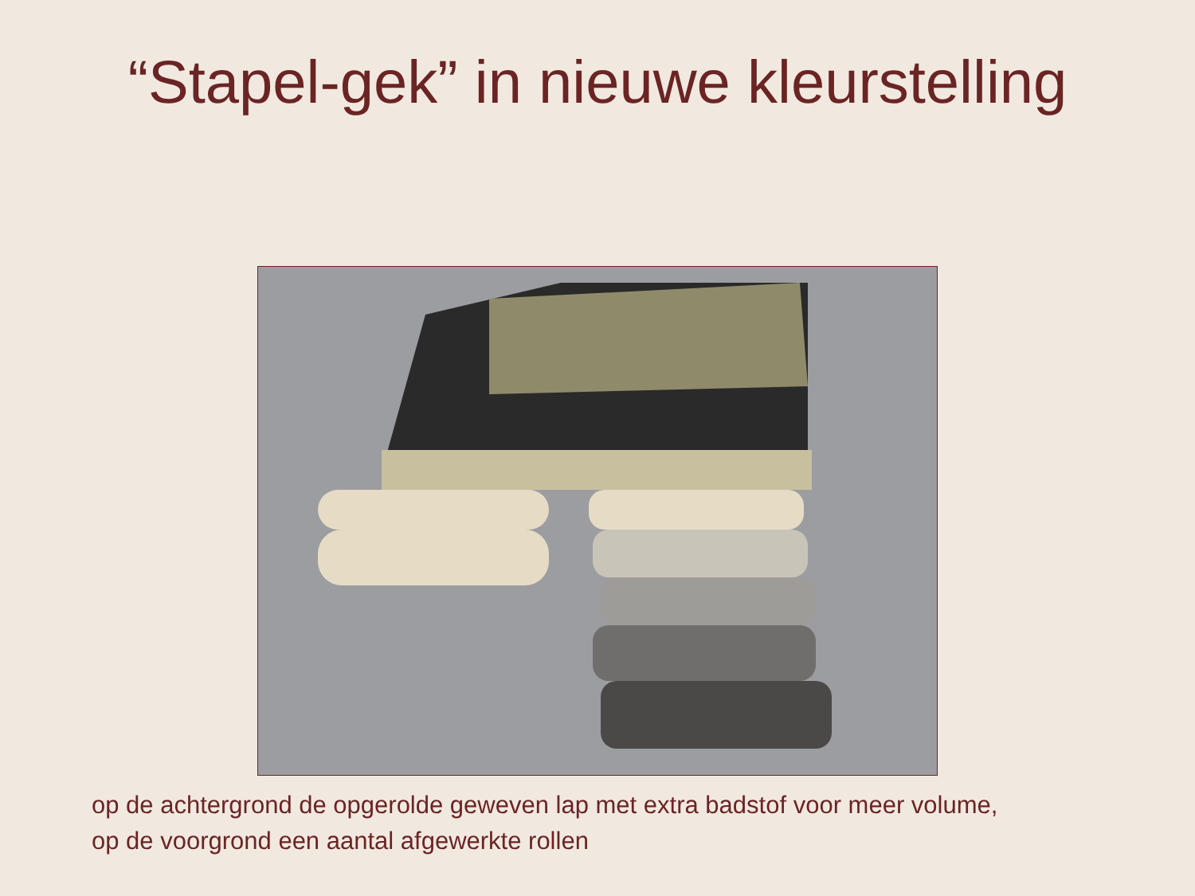“Stapel-gek” in nieuwe kleurstelling
op de achtergrond de opgerolde geweven lap met extra badstof voor meer volume,
op de voorgrond een aantal afgewerkte rollen